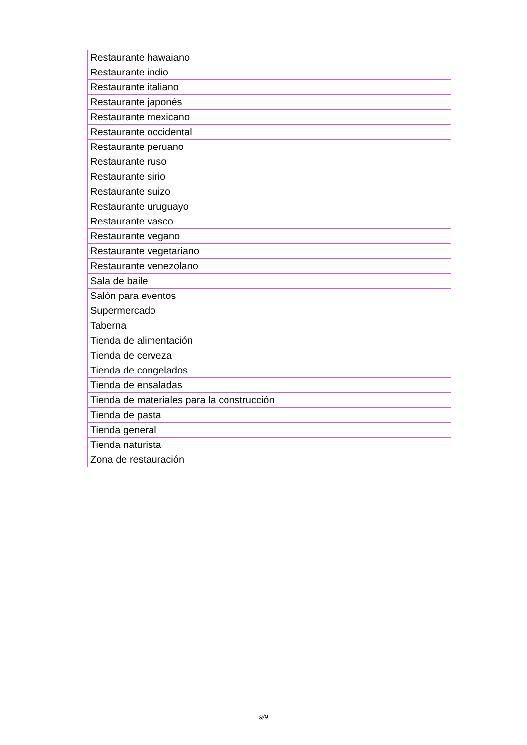| Restaurante hawaiano |
| Restaurante indio |
| Restaurante italiano |
| Restaurante japonés |
| Restaurante mexicano |
| Restaurante occidental |
| Restaurante peruano |
| Restaurante ruso |
| Restaurante sirio |
| Restaurante suizo |
| Restaurante uruguayo |
| Restaurante vasco |
| Restaurante vegano |
| Restaurante vegetariano |
| Restaurante venezolano |
| Sala de baile |
| Salón para eventos |
| Supermercado |
| Taberna |
| Tienda de alimentación |
| Tienda de cerveza |
| Tienda de congelados |
| Tienda de ensaladas |
| Tienda de materiales para la construcción |
| Tienda de pasta |
| Tienda general |
| Tienda naturista |
| Zona de restauración |
9/9